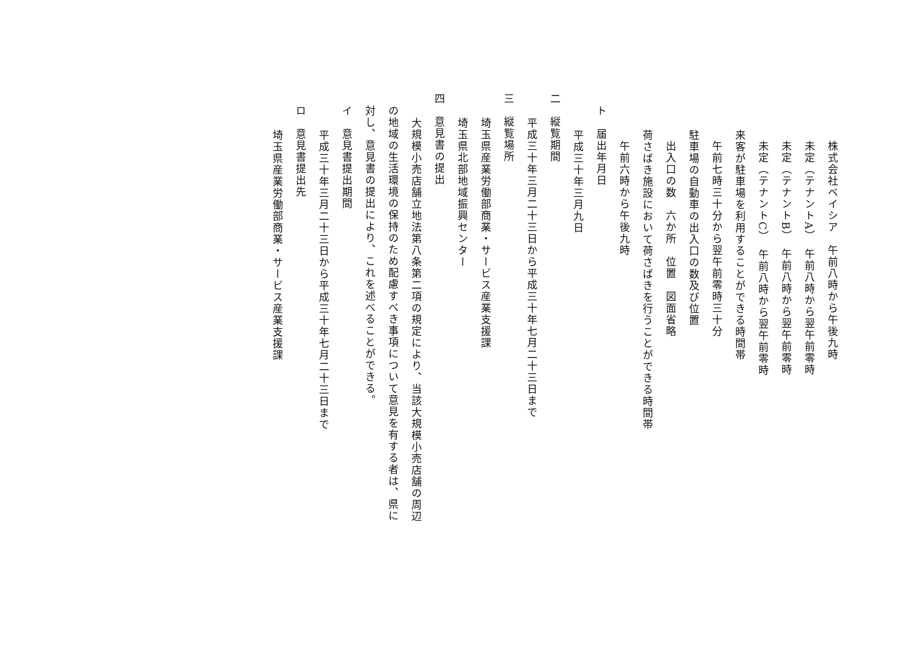株式会社ベイシア　午前八時から午後九時
未定（テナントA）　午前八時から翌午前零時
未定（テナントB）　午前八時から翌午前零時
未定（テナントC）　午前八時から翌午前零時
来客が駐車場を利用することができる時間帯
午前七時三十分から翌午前零時三十分
駐車場の自動車の出入口の数及び位置
出入口の数　六か所　位置　図面省略
荷さばき施設において荷さばきを行うことができる時間帯
午前六時から午後九時
ト　届出年月日
平成三十年三月九日
二　縦覧期間
平成三十年三月二十三日から平成三十年七月二十三日まで
三　縦覧場所
埼玉県産業労働部商業・サービス産業支援課
埼玉県北部地域振興センター
四　意見書の提出
大規模小売店舗立地法第八条第二項の規定により、当該大規模小売店舗の周辺
の地域の生活環境の保持のため配慮すべき事項について意見を有する者は、県に
対し、意見書の提出により、これを述べることができる。
イ　意見書提出期間
平成三十年三月二十三日から平成三十年七月二十三日まで
ロ　意見書提出先
埼玉県産業労働部商業・サービス産業支援課